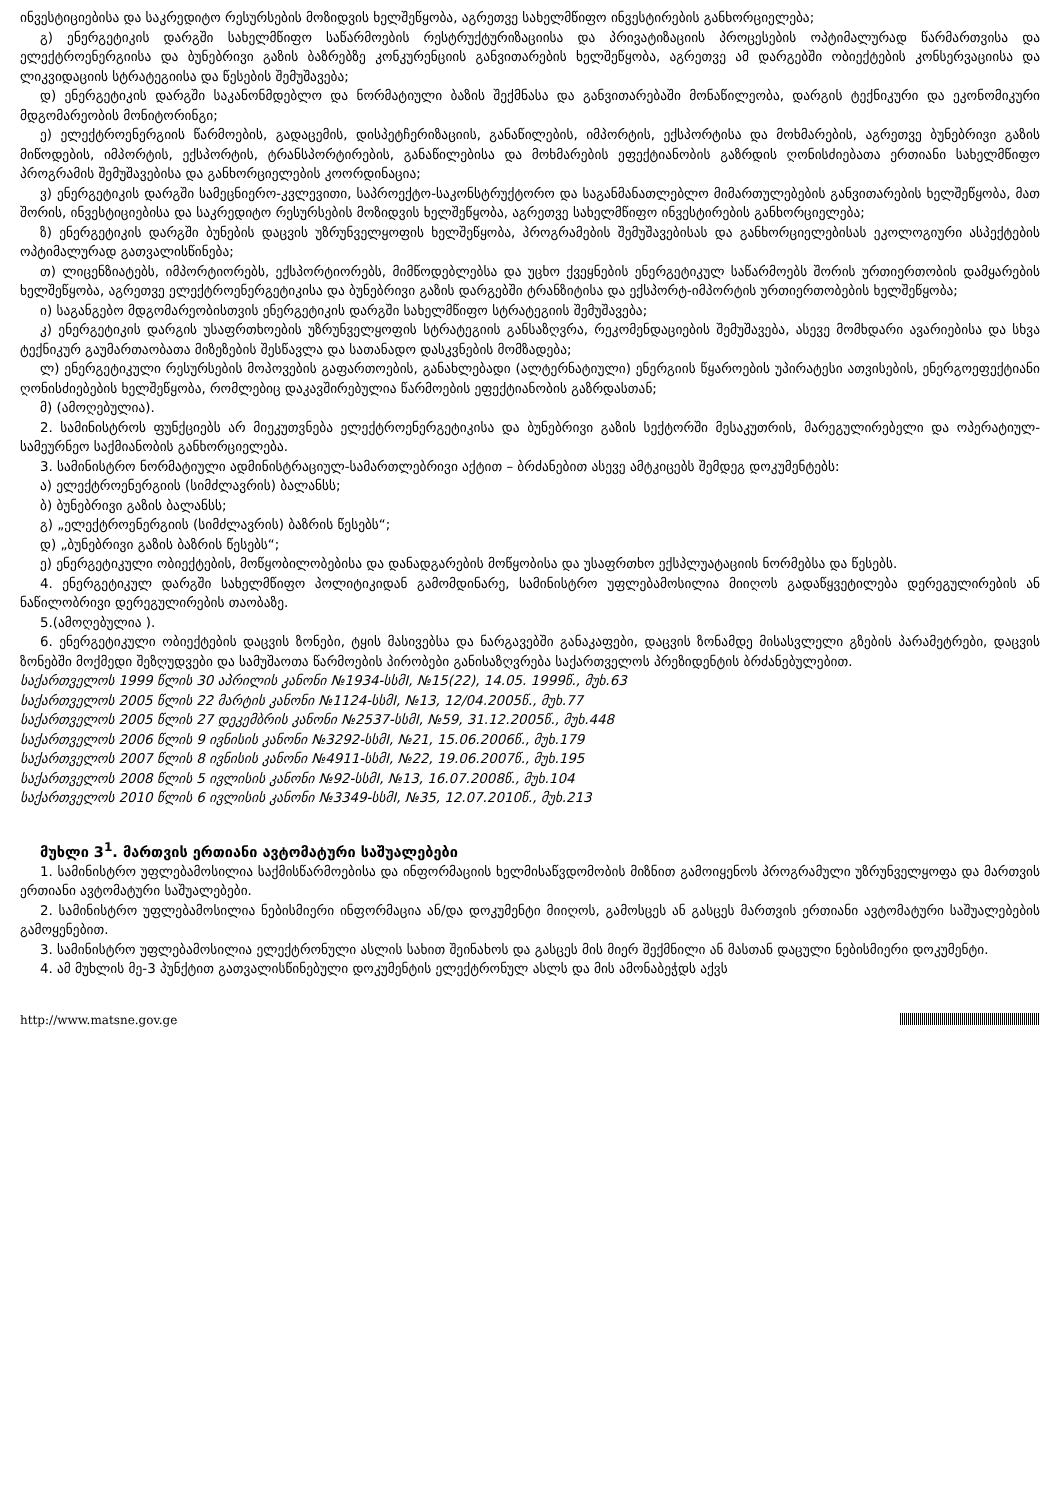ინვესტიციებისა და საკრედიტო რესურსების მოზიდვის ხელშეწყობა, აგრეთვე სახელმწიფო ინვესტირების განხორციელება;
გ) ენერგეტიკის დარგში სახელმწიფო საწარმოების რესტრუქტურიზაციისა და პრივატიზაციის პროცესების ოპტიმალურად წარმართვისა და ელექტროენერგიისა და ბუნებრივი გაზის ბაზრებზე კონკურენციის განვითარების ხელშეწყობა, აგრეთვე ამ დარგებში ობიექტების კონსერვაციისა და ლიკვიდაციის სტრატეგიისა და წესების შემუშავება;
დ) ენერგეტიკის დარგში საკანონმდებლო და ნორმატიული ბაზის შექმნასა და განვითარებაში მონაწილეობა, დარგის ტექნიკური და ეკონომიკური მდგომარეობის მონიტორინგი;
ე) ელექტროენერგიის წარმოების, გადაცემის, დისპეტჩერიზაციის, განაწილების, იმპორტის, ექსპორტისა და მოხმარების, აგრეთვე ბუნებრივი გაზის მიწოდების, იმპორტის, ექსპორტის, ტრანსპორტირების, განაწილებისა და მოხმარების ეფექტიანობის გაზრდის ღონისძიებათა ერთიანი სახელმწიფო პროგრამის შემუშავებისა და განხორციელების კოორდინაცია;
ვ) ენერგეტიკის დარგში სამეცნიერო-კვლევითი, საპროექტო-საკონსტრუქტორო და საგანმანათლებლო მიმართულებების განვითარების ხელშეწყობა, მათ შორის, ინვესტიციებისა და საკრედიტო რესურსების მოზიდვის ხელშეწყობა, აგრეთვე სახელმწიფო ინვესტირების განხორციელება;
ზ) ენერგეტიკის დარგში ბუნების დაცვის უზრუნველყოფის ხელშეწყობა, პროგრამების შემუშავებისას და განხორციელებისას ეკოლოგიური ასპექტების ოპტიმალურად გათვალისწინება;
თ) ლიცენზიატებს, იმპორტიორებს, ექსპორტიორებს, მიმწოდებლებსა და უცხო ქვეყნების ენერგეტიკულ საწარმოებს შორის ურთიერთობის დამყარების ხელშეწყობა, აგრეთვე ელექტროენერგეტიკისა და ბუნებრივი გაზის დარგებში ტრანზიტისა და ექსპორტ-იმპორტის ურთიერთობების ხელშეწყობა;
ი) საგანგებო მდგომარეობისთვის ენერგეტიკის დარგში სახელმწიფო სტრატეგიის შემუშავება;
კ) ენერგეტიკის დარგის უსაფრთხოების უზრუნველყოფის სტრატეგიის განსაზღვრა, რეკომენდაციების შემუშავება, ასევე მომხდარი ავარიებისა და სხვა ტექნიკურ გაუმართაობათა მიზეზების შესწავლა და სათანადო დასკვნების მომზადება;
ლ) ენერგეტიკული რესურსების მოპოვების გაფართოების, განახლებადი (ალტერნატიული) ენერგიის წყაროების უპირატესი ათვისების, ენერგოეფექტიანი ღონისძიებების ხელშეწყობა, რომლებიც დაკავშირებულია წარმოების ეფექტიანობის გაზრდასთან;
მ) (ამოღებულია).
2. სამინისტროს ფუნქციებს არ მიეკუთვნება ელექტროენერგეტიკისა და ბუნებრივი გაზის სექტორში მესაკუთრის, მარეგულირებელი და ოპერატიულ-სამეურნეო საქმიანობის განხორციელება.
3. სამინისტრო ნორმატიული ადმინისტრაციულ-სამართლებრივი აქტით – ბრძანებით ასევე ამტკიცებს შემდეგ დოკუმენტებს:
ა) ელექტროენერგიის (სიმძლავრის) ბალანსს;
ბ) ბუნებრივი გაზის ბალანსს;
გ) „ელექტროენერგიის (სიმძლავრის) ბაზრის წესებს“;
დ) „ბუნებრივი გაზის ბაზრის წესებს“;
ე) ენერგეტიკული ობიექტების, მოწყობილობებისა და დანადგარების მოწყობისა და უსაფრთხო ექსპლუატაციის ნორმებსა და წესებს.
4. ენერგეტიკულ დარგში სახელმწიფო პოლიტიკიდან გამომდინარე, სამინისტრო უფლებამოსილია მიიღოს გადაწყვეტილება დერეგულირების ან ნაწილობრივი დერეგულირების თაობაზე.
5.(ამოღებულია ).
6. ენერგეტიკული ობიექტების დაცვის ზონები, ტყის მასივებსა და ნარგავებში განაკაფები, დაცვის ზონამდე მისასვლელი გზების პარამეტრები, დაცვის ზონებში მოქმედი შეზღუდვები და სამუშაოთა წარმოების პირობები განისაზღვრება საქართველოს პრეზიდენტის ბრძანებულებით.
საქართველოს 1999 წლის 30 აპრილის კანონი №1934-სსმI, №15(22), 14.05. 1999წ., მუხ.63
საქართველოს 2005 წლის 22 მარტის კანონი №1124-სსმI, №13, 12/04.2005წ., მუხ.77
საქართველოს 2005 წლის 27 დეკემბრის კანონი №2537-სსმI, №59, 31.12.2005წ., მუხ.448
საქართველოს 2006 წლის 9 ივნისის კანონი №3292-სსმI, №21, 15.06.2006წ., მუხ.179
საქართველოს 2007 წლის 8 ივნისის კანონი №4911-სსმI, №22, 19.06.2007წ., მუხ.195
საქართველოს 2008 წლის 5 ივლისის კანონი №92-სსმI, №13, 16.07.2008წ., მუხ.104
საქართველოს 2010 წლის 6 ივლისის კანონი №3349-სსმI, №35, 12.07.2010წ., მუხ.213
მუხლი 3<sup>1</sup>. მართვის ერთიანი ავტომატური საშუალებები
1. სამინისტრო უფლებამოსილია საქმისწარმოებისა და ინფორმაციის ხელმისაწვდომობის მიზნით გამოიყენოს პროგრამული უზრუნველყოფა და მართვის ერთიანი ავტომატური საშუალებები.
2. სამინისტრო უფლებამოსილია ნებისმიერი ინფორმაცია ან/და დოკუმენტი მიიღოს, გამოსცეს ან გასცეს მართვის ერთიანი ავტომატური საშუალებების გამოყენებით.
3. სამინისტრო უფლებამოსილია ელექტრონული ასლის სახით შეინახოს და გასცეს მის მიერ შექმნილი ან მასთან დაცული ნებისმიერი დოკუმენტი.
4. ამ მუხლის მე-3 პუნქტით გათვალისწინებული დოკუმენტის ელექტრონულ ასლს და მის ამონაბეჭდს აქვს
http://www.matsne.gov.ge